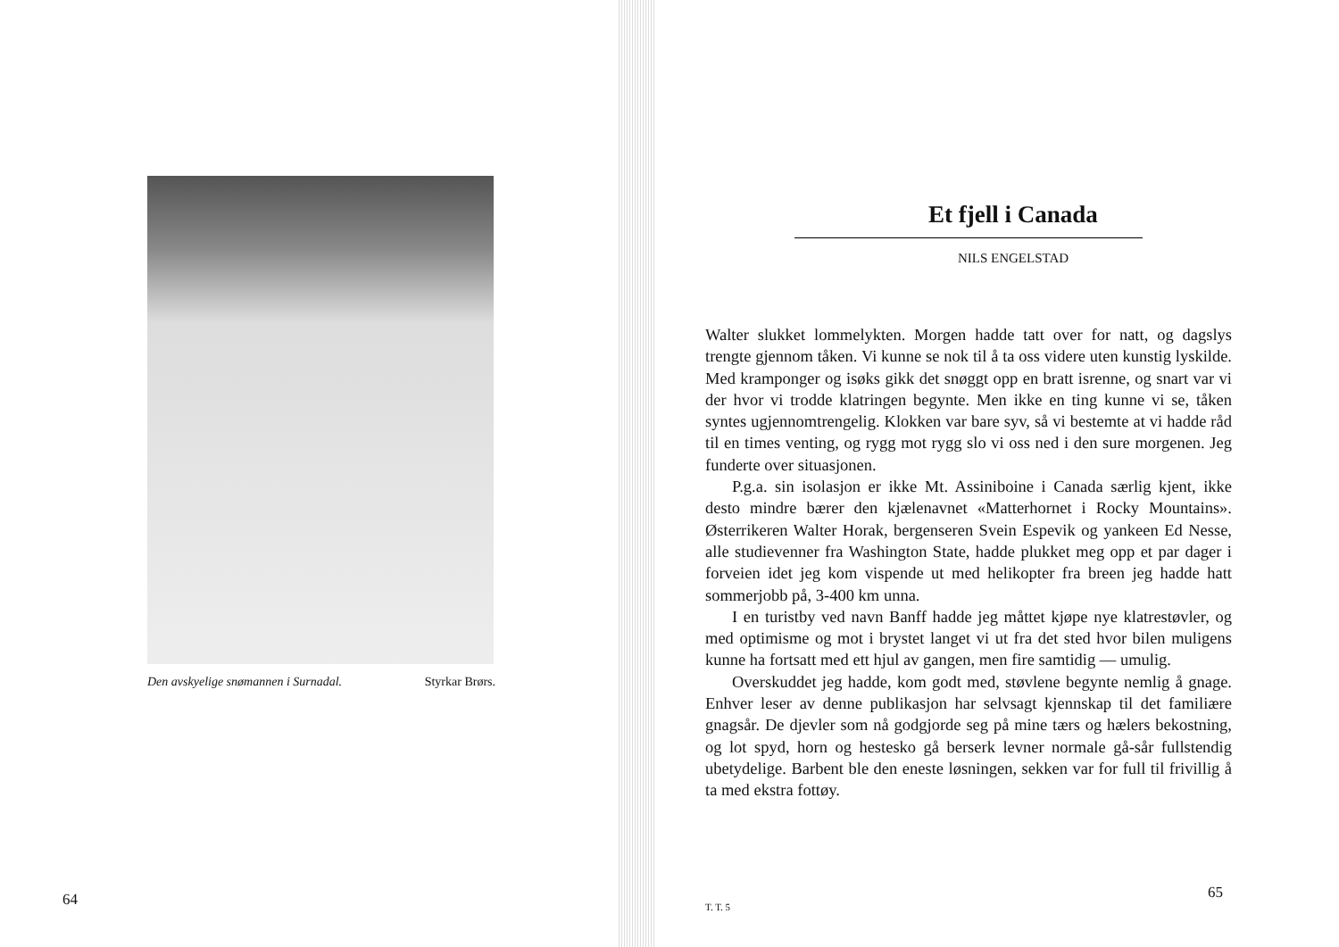Den avskyelige snømannen i Surnadal. Styrkar Brørs.
64
Et fjell i Canada
NILS ENGELSTAD
Walter slukket lommelykten. Morgen hadde tatt over for natt, og dagslys trengte gjennom tåken. Vi kunne se nok til å ta oss videre uten kunstig lyskilde. Med kramponger og isøks gikk det snøggt opp en bratt isrenne, og snart var vi der hvor vi trodde klatringen begynte. Men ikke en ting kunne vi se, tåken syntes ugjennomtrengelig. Klokken var bare syv, så vi bestemte at vi hadde råd til en times venting, og rygg mot rygg slo vi oss ned i den sure morgenen. Jeg funderte over situasjonen.
P.g.a. sin isolasjon er ikke Mt. Assiniboine i Canada særlig kjent, ikke desto mindre bærer den kjælenavnet «Matterhornet i Rocky Mountains». Østerrikeren Walter Horak, bergenseren Svein Espevik og yankeen Ed Nesse, alle studievenner fra Washington State, hadde plukket meg opp et par dager i forveien idet jeg kom vispende ut med helikopter fra breen jeg hadde hatt sommerjobb på, 3-400 km unna.
I en turistby ved navn Banff hadde jeg måttet kjøpe nye klatrestøvler, og med optimisme og mot i brystet langet vi ut fra det sted hvor bilen muligens kunne ha fortsatt med ett hjul av gangen, men fire samtidig — umulig.
Overskuddet jeg hadde, kom godt med, støvlene begynte nemlig å gnage. Enhver leser av denne publikasjon har selvsagt kjennskap til det familiære gnagsår. De djevler som nå godgjorde seg på mine tærs og hælers bekostning, og lot spyd, horn og hestesko gå berserk levner normale gå-sår fullstendig ubetydelige. Barbent ble den eneste løsningen, sekken var for full til frivillig å ta med ekstra fottøy.
T. T. 5
65